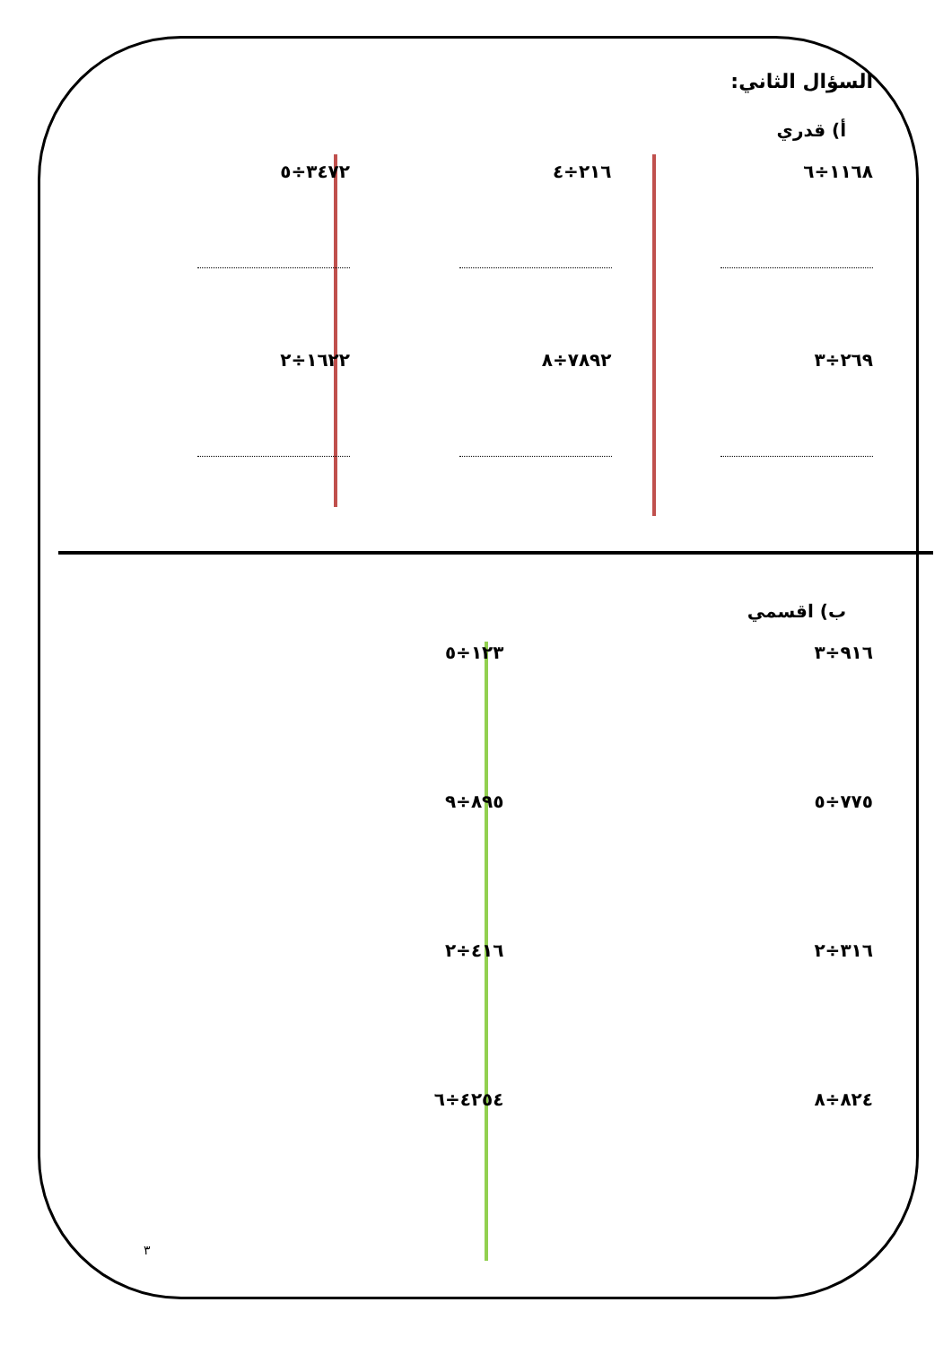السؤال الثاني:
أ) قدري
١١٦٨÷٦ ٢١٦÷٤ ٣٤٧٢÷٥
٢٦٩÷٣ ٧٨٩٢÷٨ ١٦٢٢÷٢
ب) اقسمي
٩١٦÷٣ ١٢٣÷٥
٧٧٥÷٥ ٨٩٥÷٩
٣١٦÷٢ ٤١٦÷٢
٨٢٤÷٨ ٤٢٥٤÷٦
٣